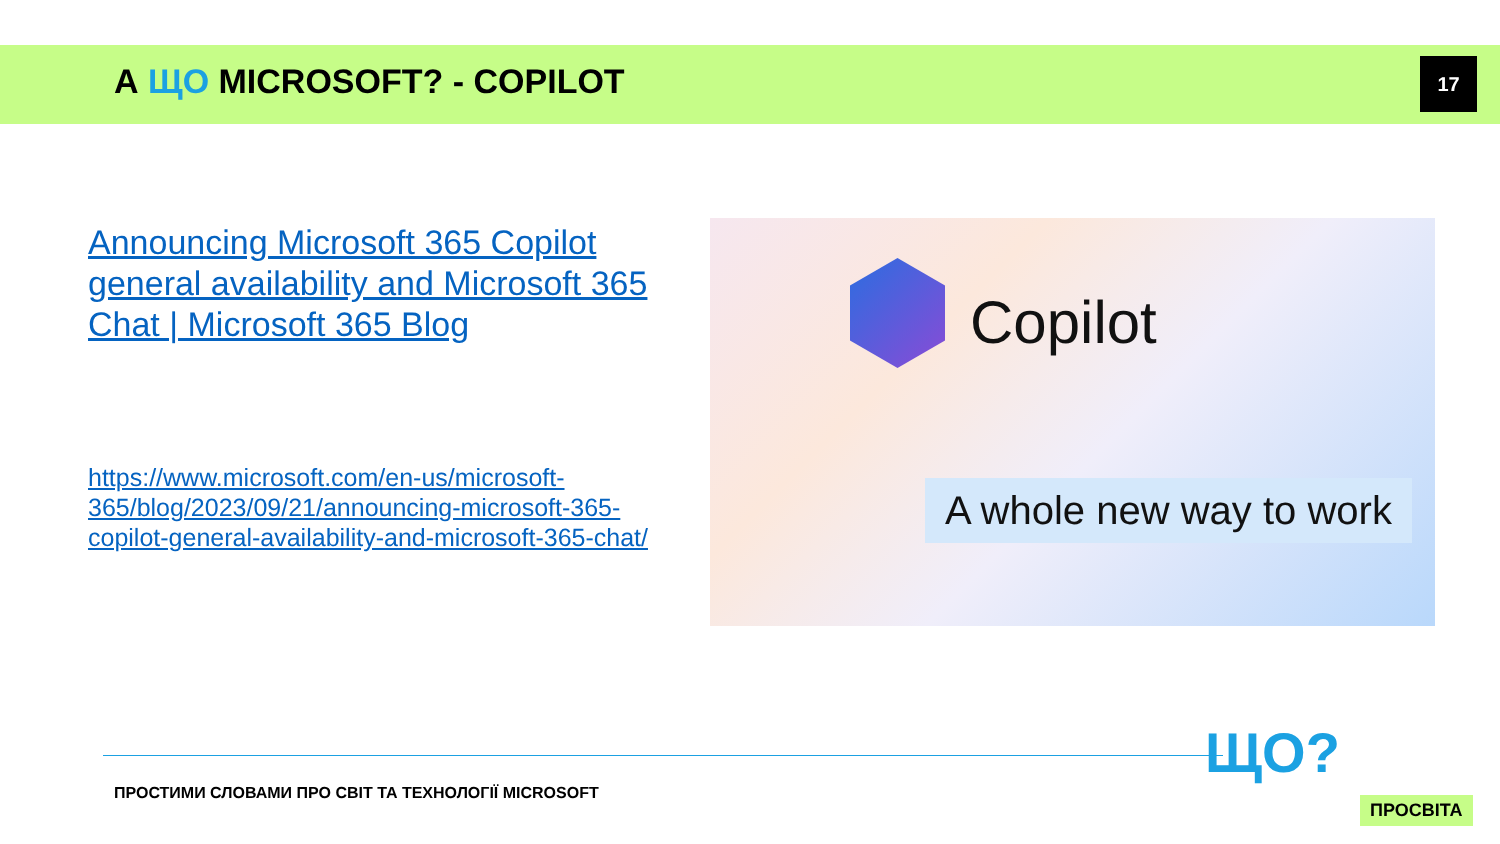А ЩО MICROSOFT? - COPILOT 17
Announcing Microsoft 365 Copilot general availability and Microsoft 365 Chat | Microsoft 365 Blog
https://www.microsoft.com/en-us/microsoft-365/blog/2023/09/21/announcing-microsoft-365-copilot-general-availability-and-microsoft-365-chat/
Copilot
A whole new way to work
ПРОСТИМИ СЛОВАМИ ПРО СВІТ ТА ТЕХНОЛОГІЇ MICROSOFT
ЩО?
ПРОСВІТА